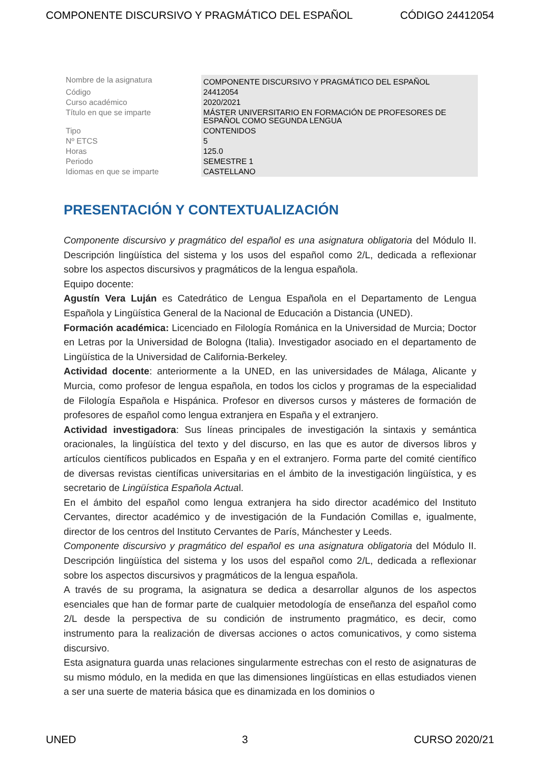COMPONENTE DISCURSIVO Y PRAGMÁTICO DEL ESPAÑOL CÓDIGO 24412054
| Nombre de la asignatura | COMPONENTE DISCURSIVO Y PRAGMÁTICO DEL ESPAÑOL |
| Código | 24412054 |
| Curso académico | 2020/2021 |
| Título en que se imparte | MÁSTER UNIVERSITARIO EN FORMACIÓN DE PROFESORES DE ESPAÑOL COMO SEGUNDA LENGUA |
| Tipo | CONTENIDOS |
| Nº ETCS | 5 |
| Horas | 125.0 |
| Periodo | SEMESTRE 1 |
| Idiomas en que se imparte | CASTELLANO |
PRESENTACIÓN Y CONTEXTUALIZACIÓN
Componente discursivo y pragmático del español es una asignatura obligatoria del Módulo II. Descripción lingüística del sistema y los usos del español como 2/L, dedicada a reflexionar sobre los aspectos discursivos y pragmáticos de la lengua española.
Equipo docente:
Agustín Vera Luján es Catedrático de Lengua Española en el Departamento de Lengua Española y Lingüística General de la Nacional de Educación a Distancia (UNED).
Formación académica: Licenciado en Filología Románica en la Universidad de Murcia; Doctor en Letras por la Universidad de Bologna (Italia). Investigador asociado en el departamento de Lingüística de la Universidad de California-Berkeley.
Actividad docente: anteriormente a la UNED, en las universidades de Málaga, Alicante y Murcia, como profesor de lengua española, en todos los ciclos y programas de la especialidad de Filología Española e Hispánica. Profesor en diversos cursos y másteres de formación de profesores de español como lengua extranjera en España y el extranjero.
Actividad investigadora: Sus líneas principales de investigación la sintaxis y semántica oracionales, la lingüística del texto y del discurso, en las que es autor de diversos libros y artículos científicos publicados en España y en el extranjero. Forma parte del comité científico de diversas revistas científicas universitarias en el ámbito de la investigación lingüística, y es secretario de Lingüística Española Actual.
En el ámbito del español como lengua extranjera ha sido director académico del Instituto Cervantes, director académico y de investigación de la Fundación Comillas e, igualmente, director de los centros del Instituto Cervantes de París, Mánchester y Leeds.
Componente discursivo y pragmático del español es una asignatura obligatoria del Módulo II. Descripción lingüística del sistema y los usos del español como 2/L, dedicada a reflexionar sobre los aspectos discursivos y pragmáticos de la lengua española.
A través de su programa, la asignatura se dedica a desarrollar algunos de los aspectos esenciales que han de formar parte de cualquier metodología de enseñanza del español como 2/L desde la perspectiva de su condición de instrumento pragmático, es decir, como instrumento para la realización de diversas acciones o actos comunicativos, y como sistema discursivo.
Esta asignatura guarda unas relaciones singularmente estrechas con el resto de asignaturas de su mismo módulo, en la medida en que las dimensiones lingüísticas en ellas estudiados vienen a ser una suerte de materia básica que es dinamizada en los dominios o
UNED 3 CURSO 2020/21